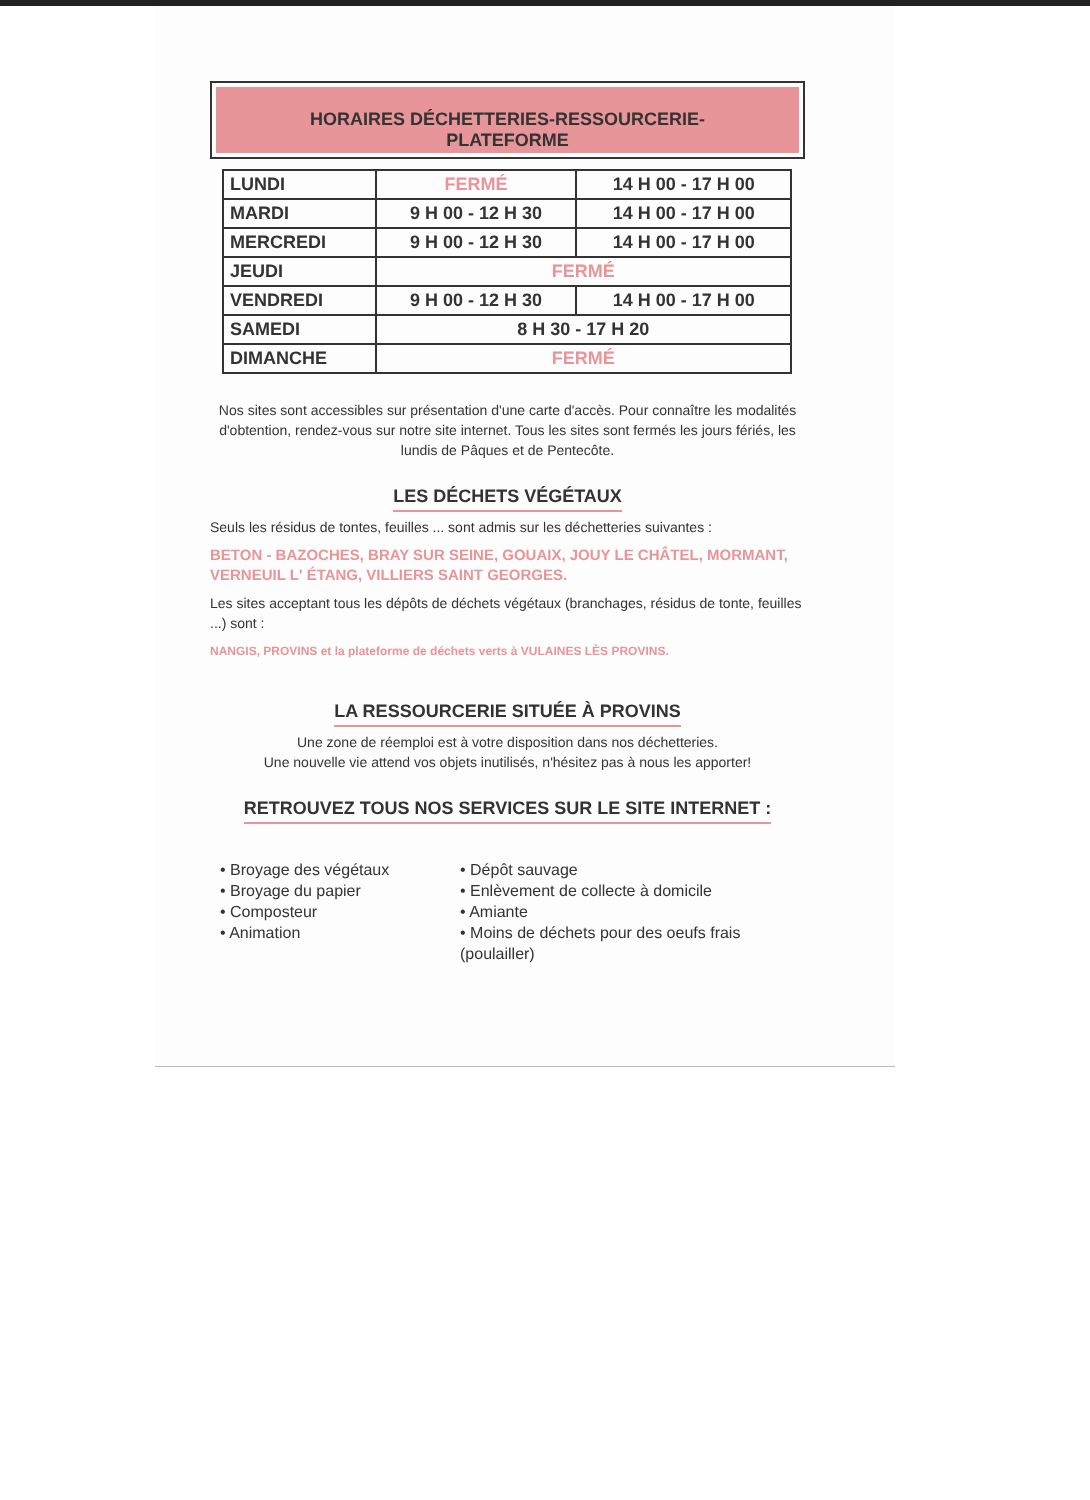HORAIRES DÉCHETTERIES-RESSOURCERIE-
PLATEFORME
| LUNDI | FERMÉ | 14 H 00 - 17 H 00 |
| MARDI | 9 H 00 - 12 H 30 | 14 H 00 - 17 H 00 |
| MERCREDI | 9 H 00 - 12 H 30 | 14 H 00 - 17 H 00 |
| JEUDI | FERMÉ | |
| VENDREDI | 9 H 00 - 12 H 30 | 14 H 00 - 17 H 00 |
| SAMEDI | 8 H 30 - 17 H 20 | |
| DIMANCHE | FERMÉ | |
Nos sites sont accessibles sur présentation d'une carte d'accès. Pour connaître les modalités d'obtention, rendez-vous sur notre site internet. Tous les sites sont fermés les jours fériés, les lundis de Pâques et de Pentecôte.
LES DÉCHETS VÉGÉTAUX
Seuls les résidus de tontes, feuilles ... sont admis sur les déchetteries suivantes :
BETON - BAZOCHES, BRAY SUR SEINE, GOUAIX, JOUY LE CHÂTEL, MORMANT, VERNEUIL L' ÉTANG, VILLIERS SAINT GEORGES.
Les sites acceptant tous les dépôts de déchets végétaux (branchages, résidus de tonte, feuilles ...) sont :
NANGIS, PROVINS et la plateforme de déchets verts à VULAINES LÈS PROVINS.
LA RESSOURCERIE SITUÉE À PROVINS
Une zone de réemploi est à votre disposition dans nos déchetteries.
Une nouvelle vie attend vos objets inutilisés, n'hésitez pas à nous les apporter!
RETROUVEZ TOUS NOS SERVICES SUR LE SITE INTERNET :
• Broyage des végétaux
• Broyage du papier
• Composteur
• Animation
• Dépôt sauvage
• Enlèvement de collecte à domicile
• Amiante
• Moins de déchets pour des oeufs frais (poulailler)